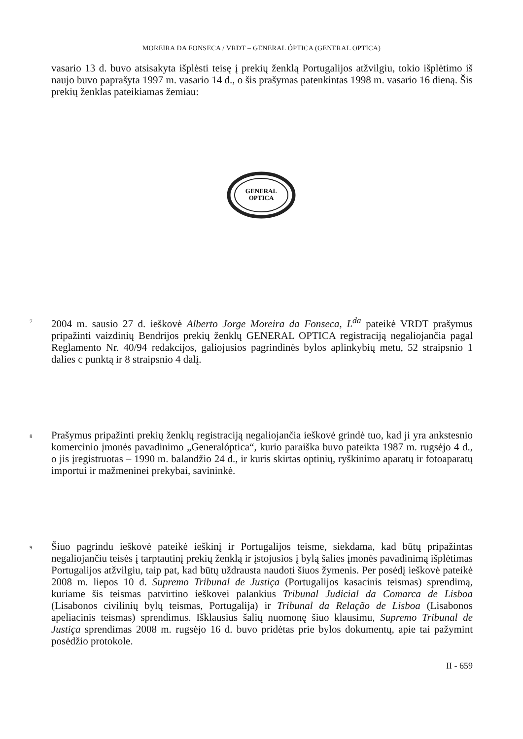MOREIRA DA FONSECA / VRDT – GENERAL ÓPTICA (GENERAL OPTICA)
vasario 13 d. buvo atsisakyta išplėsti teisę į prekių ženklą Portugalijos atžvilgiu, tokio išplėtimo iš naujo buvo paprašyta 1997 m. vasario 14 d., o šis prašymas patenkintas 1998 m. vasario 16 dieną. Šis prekių ženklas pateikiamas žemiau:
GENERAL
OPTICA
7
2004 m. sausio 27 d. ieškovė Alberto Jorge Moreira da Fonseca, L<sup>da</sup> pateikė VRDT prašymus pripažinti vaizdinių Bendrijos prekių ženklų GENERAL OPTICA registraciją negaliojančia pagal Reglamento Nr. 40/94 redakcijos, galiojusios pagrindinės bylos aplinkybių metu, 52 straipsnio 1 dalies c punktą ir 8 straipsnio 4 dalį.
8
Prašymus pripažinti prekių ženklų registraciją negaliojančia ieškovė grindė tuo, kad ji yra ankstesnio komercinio įmonės pavadinimo „Generalóptica“, kurio paraiška buvo pateikta 1987 m. rugsėjo 4 d., o jis įregistruotas – 1990 m. balandžio 24 d., ir kuris skirtas optinių, ryškinimo aparatų ir fotoaparatų importui ir mažmeninei prekybai, savininkė.
9
Šiuo pagrindu ieškovė pateikė ieškinį ir Portugalijos teisme, siekdama, kad būtų pripažintas negaliojančiu teisės į tarptautinį prekių ženklą ir įstojusios į bylą šalies įmonės pavadinimą išplėtimas Portugalijos atžvilgiu, taip pat, kad būtų uždrausta naudoti šiuos žymenis. Per posėdį ieškovė pateikė 2008 m. liepos 10 d. Supremo Tribunal de Justiça (Portugalijos kasacinis teismas) sprendimą, kuriame šis teismas patvirtino ieškovei palankius Tribunal Judicial da Comarca de Lisboa (Lisabonos civilinių bylų teismas, Portugalija) ir Tribunal da Relação de Lisboa (Lisabonos apeliacinis teismas) sprendimus. Išklausius šalių nuomonę šiuo klausimu, Supremo Tribunal de Justiça sprendimas 2008 m. rugsėjo 16 d. buvo pridėtas prie bylos dokumentų, apie tai pažymint posėdžio protokole.
II - 659